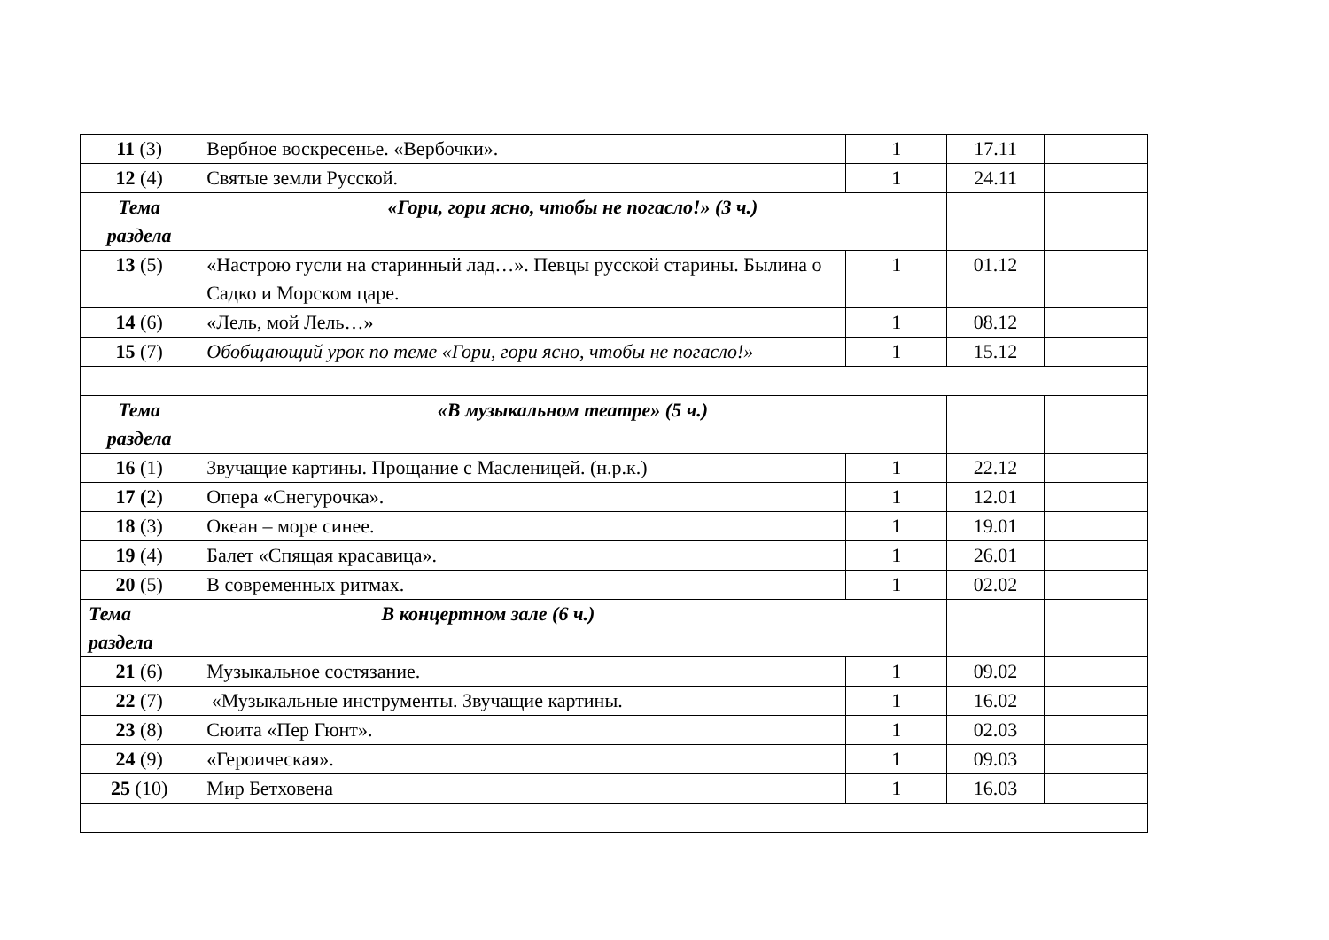| 11 (3) | Вербное воскресенье. «Вербочки». | 1 | 17.11 | |
| 12 (4) | Святые земли Русской. | 1 | 24.11 | |
| Тема раздела | «Гори, гори ясно, чтобы не погасло!» (3 ч.) | | | |
| 13 (5) | «Настрою гусли на старинный лад…». Певцы русской старины. Былина о Садко и Морском царе. | 1 | 01.12 | |
| 14 (6) | «Лель, мой Лель…» | 1 | 08.12 | |
| 15 (7) | Обобщающий урок по теме «Гори, гори ясно, чтобы не погасло!» | 1 | 15.12 | |
| Тема раздела | «В музыкальном театре» (5 ч.) | | | |
| 16 (1) | Звучащие картины. Прощание с Масленицей. (н.р.к.) | 1 | 22.12 | |
| 17 ( 2) | Опера «Снегурочка». | 1 | 12.01 | |
| 18 (3) | Океан – море синее. | 1 | 19.01 | |
| 19 (4) | Балет «Спящая красавица». | 1 | 26.01 | |
| 20 (5) | В современных ритмах. | 1 | 02.02 | |
| Тема раздела | В концертном зале (6 ч.) | | | |
| 21 (6) | Музыкальное состязание. | 1 | 09.02 | |
| 22 (7) | «Музыкальные инструменты. Звучащие картины. | 1 | 16.02 | |
| 23 (8) | Сюита «Пер Гюнт». | 1 | 02.03 | |
| 24 (9) | «Героическая». | 1 | 09.03 | |
| 25 (10) | Мир Бетховена | 1 | 16.03 | |